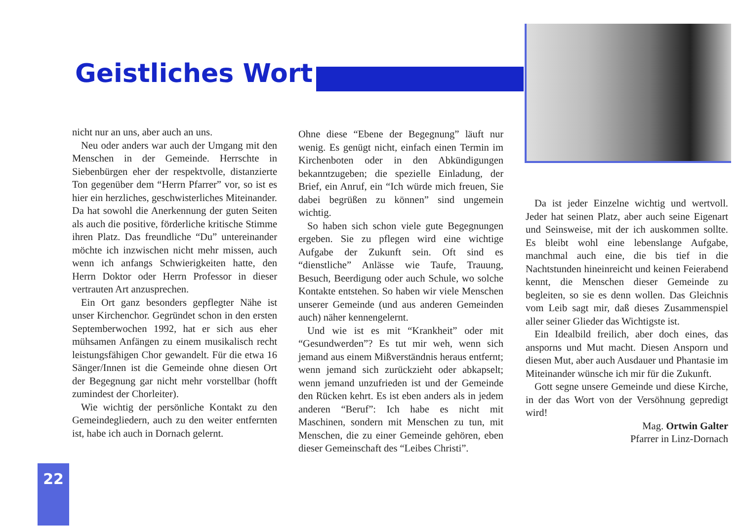Geistliches Wort
nicht nur an uns, aber auch an uns.
Neu oder anders war auch der Umgang mit den Menschen in der Gemeinde. Herrschte in Siebenbürgen eher der respektvolle, distanzierte Ton gegenüber dem “Herrn Pfarrer” vor, so ist es hier ein herzliches, geschwisterliches Miteinander. Da hat sowohl die Anerkennung der guten Seiten als auch die positive, förderliche kritische Stimme ihren Platz. Das freundliche “Du” untereinander möchte ich inzwischen nicht mehr missen, auch wenn ich anfangs Schwierigkeiten hatte, den Herrn Doktor oder Herrn Professor in dieser vertrauten Art anzusprechen.
Ein Ort ganz besonders gepflegter Nähe ist unser Kirchenchor. Gegründet schon in den ersten Septemberwochen 1992, hat er sich aus eher mühsamen Anfängen zu einem musikalisch recht leistungsfähigen Chor gewandelt. Für die etwa 16 Sänger/Innen ist die Gemeinde ohne diesen Ort der Begegnung gar nicht mehr vorstellbar (hofft zumindest der Chorleiter).
Wie wichtig der persönliche Kontakt zu den Gemeindegliedern, auch zu den weiter entfernten ist, habe ich auch in Dornach gelernt.
Ohne diese “Ebene der Begegnung” läuft nur wenig. Es genügt nicht, einfach einen Termin im Kirchenboten oder in den Abkündigungen bekanntzugeben; die spezielle Einladung, der Brief, ein Anruf, ein “Ich würde mich freuen, Sie dabei begrüßen zu können” sind ungemein wichtig.
So haben sich schon viele gute Begegnungen ergeben. Sie zu pflegen wird eine wichtige Aufgabe der Zukunft sein. Oft sind es “dienstliche” Anlässe wie Taufe, Trauung, Besuch, Beerdigung oder auch Schule, wo solche Kontakte entstehen. So haben wir viele Menschen unserer Gemeinde (und aus anderen Gemeinden auch) näher kennengelernt.
Und wie ist es mit “Krankheit” oder mit “Gesundwerden”? Es tut mir weh, wenn sich jemand aus einem Mißverständnis heraus entfernt; wenn jemand sich zurückzieht oder abkapselt; wenn jemand unzufrieden ist und der Gemeinde den Rücken kehrt. Es ist eben anders als in jedem anderen “Beruf”: Ich habe es nicht mit Maschinen, sondern mit Menschen zu tun, mit Menschen, die zu einer Gemeinde gehören, eben dieser Gemeinschaft des “Leibes Christi”.
Da ist jeder Einzelne wichtig und wertvoll. Jeder hat seinen Platz, aber auch seine Eigenart und Seinsweise, mit der ich auskommen sollte. Es bleibt wohl eine lebenslange Aufgabe, manchmal auch eine, die bis tief in die Nachtstunden hineinreicht und keinen Feierabend kennt, die Menschen dieser Gemeinde zu begleiten, so sie es denn wollen. Das Gleichnis vom Leib sagt mir, daß dieses Zusammenspiel aller seiner Glieder das Wichtigste ist.
Ein Idealbild freilich, aber doch eines, das ansporns und Mut macht. Diesen Ansporn und diesen Mut, aber auch Ausdauer und Phantasie im Miteinander wünsche ich mir für die Zukunft.
Gott segne unsere Gemeinde und diese Kirche, in der das Wort von der Versöhnung gepredigt wird!
Mag. Ortwin Galter
Pfarrer in Linz-Dornach
22